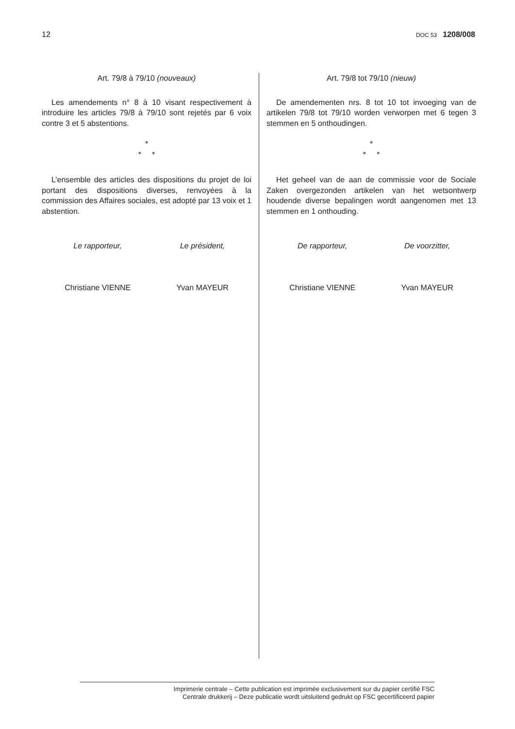12 DOC 53 1208/008
Art. 79/8 à 79/10 (nouveaux)
Les amendements n° 8 à 10 visant respectivement à introduire les articles 79/8 à 79/10 sont rejetés par 6 voix contre 3 et 5 abstentions.
*
* *
L’ensemble des articles des dispositions du projet de loi portant des dispositions diverses, renvoyées à la commission des Affaires sociales, est adopté par 13 voix et 1 abstention.
Le rapporteur,
Christiane VIENNE
Le président,
Yvan MAYEUR
Art. 79/8 tot 79/10 (nieuw)
De amendementen nrs. 8 tot 10 tot invoeging van de artikelen 79/8 tot 79/10 worden verworpen met 6 tegen 3 stemmen en 5 onthoudingen.
*
* *
Het geheel van de aan de commissie voor de Sociale Zaken overgezonden artikelen van het wetsontwerp houdende diverse bepalingen wordt aangenomen met 13 stemmen en 1 onthouding.
De rapporteur,
Christiane VIENNE
De voorzitter,
Yvan MAYEUR
Imprimerie centrale – Cette publication est imprimée exclusivement sur du papier certifié FSC
Centrale drukkerij – Deze publicatie wordt uitsluitend gedrukt op FSC gecertificeerd papier